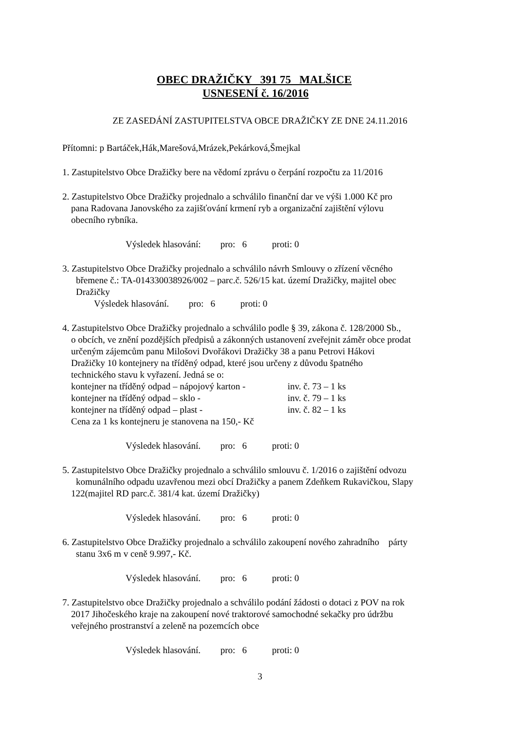OBEC DRAŽIČKY 391 75 MALŠICE
USNESENÍ č. 16/2016
ZE ZASEDÁNÍ ZASTUPITELSTVA OBCE DRAŽIČKY ZE DNE 24.11.2016
Přítomni: p Bartáček,Hák,Marešová,Mrázek,Pekárková,Šmejkal
1. Zastupitelstvo Obce Dražičky bere na vědomí zprávu o čerpání rozpočtu za 11/2016
2. Zastupitelstvo Obce Dražičky projednalo a schválilo finanční dar ve výši 1.000 Kč pro
pana Radovana Janovského za zajišťování krmení ryb a organizační zajištění výlovu
obecního rybníka.
Výsledek hlasování: pro: 6 proti: 0
3. Zastupitelstvo Obce Dražičky projednalo a schválilo návrh Smlouvy o zřízení věcného
břemene č.: TA-014330038926/002 – parc.č. 526/15 kat. území Dražičky, majitel obec
Dražičky
Výsledek hlasování. pro: 6 proti: 0
4. Zastupitelstvo Obce Dražičky projednalo a schválilo podle § 39, zákona č. 128/2000 Sb.,
o obcích, ve znění pozdějších předpisů a zákonných ustanovení zveřejnit záměr obce prodat
určeným zájemcům panu Milošovi Dvořákovi Dražičky 38 a panu Petrovi Hákovi
Dražičky 10 kontejnery na tříděný odpad, které jsou určeny z důvodu špatného
technického stavu k vyřazení. Jedná se o:
kontejner na tříděný odpad – nápojový karton - inv. č. 73 – 1 ks
kontejner na tříděný odpad – sklo - inv. č. 79 – 1 ks
kontejner na tříděný odpad – plast - inv. č. 82 – 1 ks
Cena za 1 ks kontejneru je stanovena na 150,- Kč
Výsledek hlasování. pro: 6 proti: 0
5. Zastupitelstvo Obce Dražičky projednalo a schválilo smlouvu č. 1/2016 o zajištění odvozu
komunálního odpadu uzavřenou mezi obcí Dražičky a panem Zdeňkem Rukavičkou, Slapy
122(majitel RD parc.č. 381/4 kat. území Dražičky)
Výsledek hlasování. pro: 6 proti: 0
6. Zastupitelstvo Obce Dražičky projednalo a schválilo zakoupení nového zahradního párty
stanu 3x6 m v ceně 9.997,- Kč.
Výsledek hlasování. pro: 6 proti: 0
7. Zastupitelstvo obce Dražičky projednalo a schválilo podání žádosti o dotaci z POV na rok
2017 Jihočeského kraje na zakoupení nové traktorové samochodné sekačky pro údržbu
veřejného prostranství a zeleně na pozemcích obce
Výsledek hlasování. pro: 6 proti: 0
3